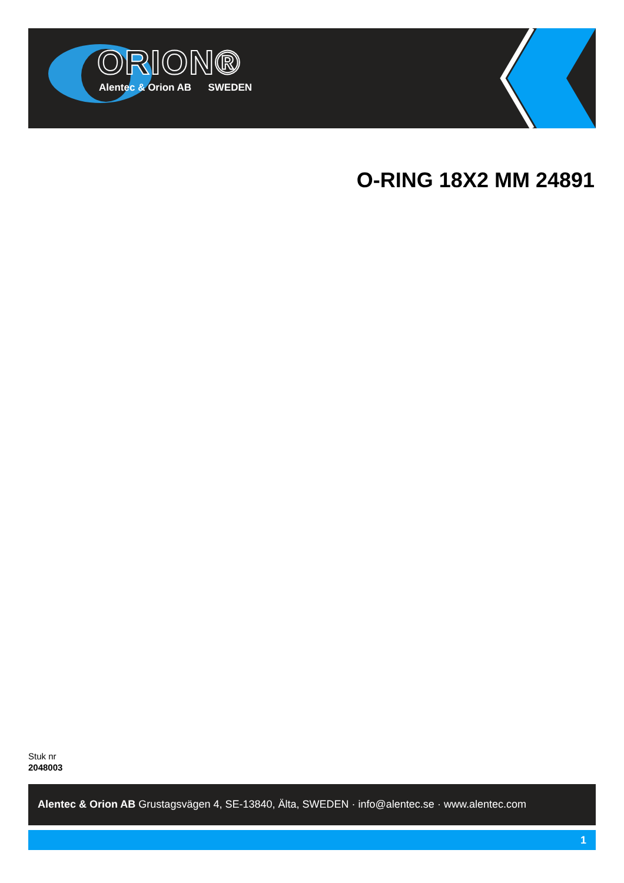ORION®
Alentec & Orion AB SWEDEN
O-RING 18X2 MM 24891
Stuk nr
2048003
Alentec & Orion AB Grustagsvägen 4, SE-13840, Älta, SWEDEN · info@alentec.se · www.alentec.com
1